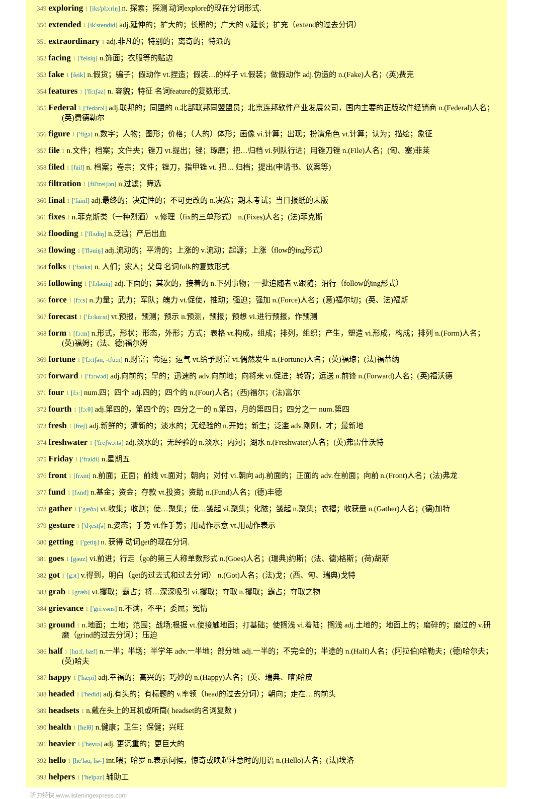349 exploring 1 [iks'plɔ:riŋ] n. 探索；探测 动词explore的现在分词形式.
350 extended 1 [ik'stendid] adj.延伸的；扩大的；长期的；广大的 v.延长；扩充（extend的过去分词）
351 extraordinary 1 adj.非凡的；特别的；离奇的；特派的
352 facing 1 ['feisiŋ] n.饰面；衣服等的贴边
353 fake 1 [feik] n.假货；骗子；假动作 vt.捏造；假装…的样子 vi.假装；做假动作 adj.伪造的 n.(Fake)人名；(英)费克
354 features 1 ['fi:tʃəz] n. 容貌；特征 名词feature的复数形式.
355 Federal 1 ['fedərəl] adj.联邦的；同盟的 n.北部联邦同盟盟员；北京连邦软件产业发展公司，国内主要的正版软件经销商 n.(Federal)人名；(英)费德勒尔
356 figure 1 ['figə] n.数字；人物；图形；价格；（人的）体形；画像 vi.计算；出现；扮演角色 vt.计算；认为；描绘；象征
357 file 1 n.文件；档案；文件夹；锉刀 vt.提出；锉；琢磨；把…归档 vi.列队行进；用锉刀锉 n.(File)人名；(匈、塞)菲莱
358 filed 1 [fail] n. 档案；卷宗；文件；锉刀，指甲锉 vt. 把 ... 归档；提出(申请书、议案等)
359 filtration 1 [fil'treiʃən] n.过滤；筛选
360 final 1 ['fainl] adj.最终的；决定性的；不可更改的 n.决赛；期末考试；当日报纸的末版
361 fixes 1 n.菲克斯类（一种烈酒） v.修理（fix的三单形式） n.(Fixes)人名；(法)菲克斯
362 flooding 1 ['flʌdiŋ] n.泛滥；产后出血
363 flowing 1 ['fləuiŋ] adj.流动的；平滑的；上涨的 v.流动；起源；上涨（flow的ing形式）
364 folks 1 ['fəuks] n. 人们；家人；父母 名词folk的复数形式.
365 following 1 ['fɔləuiŋ] adj.下面的；其次的，接着的 n.下列事物；一批追随者 v.跟随；沿行（follow的ing形式）
366 force 1 [fɔ:s] n.力量；武力；军队；魄力 vt.促使，推动；强迫；强加 n.(Force)人名；(意)福尔切；(英、法)福斯
367 forecast 1 ['fɔ:kɑ:st] vt.预报，预测；预示 n.预测，预报；预想 vi.进行预报，作预测
368 form 1 [fɔ:m] n.形式，形状；形态，外形；方式；表格 vt.构成，组成；排列，组织；产生，塑造 vi.形成，构成；排列 n.(Form)人名；(英)福姆；(法、德)福尔姆
369 fortune 1 ['fɔ:tʃən, -tʃu:n] n.财富；命运；运气 vt.给予财富 vi.偶然发生 n.(Fortune)人名；(英)福琼；(法)福蒂纳
370 forward 1 ['fɔ:wəd] adj.向前的；早的；迅速的 adv.向前地；向将来 vt.促进；转寄；运送 n.前锋 n.(Forward)人名；(英)福沃德
371 four 1 [fɔ:] num.四；四个 adj.四的；四个的 n.(Four)人名；(西)福尔；(法)富尔
372 fourth 1 [fɔ:θ] adj.第四的，第四个的；四分之一的 n.第四，月的第四日；四分之一 num.第四
373 fresh 1 [freʃ] adj.新鲜的；清新的；淡水的；无经验的 n.开始；新生；泛滥 adv.刚刚，才；最新地
374 freshwater 1 ['freʃwɔ:tə] adj.淡水的；无经验的 n.淡水；内河；湖水 n.(Freshwater)人名；(英)弗雷什沃特
375 Friday 1 ['fraidi] n.星期五
376 front 1 [frʌnt] n.前面；正面；前线 vt.面对；朝向；对付 vi.朝向 adj.前面的；正面的 adv.在前面；向前 n.(Front)人名；(法)弗龙
377 fund 1 [fʌnd] n.基金；资金；存款 vt.投资；资助 n.(Fund)人名；(德)丰德
378 gather 1 ['gæðə] vt.收集；收割；使…聚集；使…皱起 vi.聚集；化脓；皱起 n.聚集；衣褶；收获量 n.(Gather)人名；(德)加特
379 gesture 1 ['dʒestʃə] n.姿态；手势 vi.作手势；用动作示意 vt.用动作表示
380 getting 1 ['getiŋ] n. 获得 动词get的现在分词.
381 goes 1 [gəuz] vi.前进；行走（go的第三人称单数形式 n.(Goes)人名；(瑞典)约斯；(法、德)格斯；(荷)胡斯
382 got 1 [gɔt] v.得到，明白（get的过去式和过去分词） n.(Got)人名；(法)戈；(西、匈、瑞典)戈特
383 grab 1 [græb] vt.攫取；霸占；将…深深吸引 vi.攫取；夺取 n.攫取；霸占；夺取之物
384 grievance 1 ['gri:vəns] n.不满，不平；委屈；冤情
385 ground 1 n.地面；土地；范围；战场;根据 vt.使接触地面；打基础；使搁浅 vi.着陆；搁浅 adj.土地的；地面上的；磨碎的；磨过的 v.研磨（grind的过去分词）；压迫
386 half 1 [hɑ:f, hæf] n.一半；半场；半学年 adv.一半地；部分地 adj.一半的；不完全的；半途的 n.(Half)人名；(阿拉伯)哈勒夫；(德)哈尔夫；(英)哈夫
387 happy 1 ['hæpi] adj.幸福的；高兴的；巧妙的 n.(Happy)人名；(英、瑞典、喀)哈皮
388 headed 1 ['hedid] adj.有头的；有标题的 v.率领（head的过去分词）；朝向；走在…的前头
389 headsets 1 n.戴在头上的耳机或听筒( headset的名词复数 )
390 health 1 [helθ] n.健康；卫生；保健；兴旺
391 heavier 1 ['hevɪə] adj. 更沉重的；更巨大的
392 hello 1 [he'ləu, hə-] int.喂；哈罗 n.表示问候，惊奇或唤起注意时的用语 n.(Hello)人名；(法)埃洛
393 helpers 1 ['helpəz] 辅助工
听力特快 www.listeningexpress.com